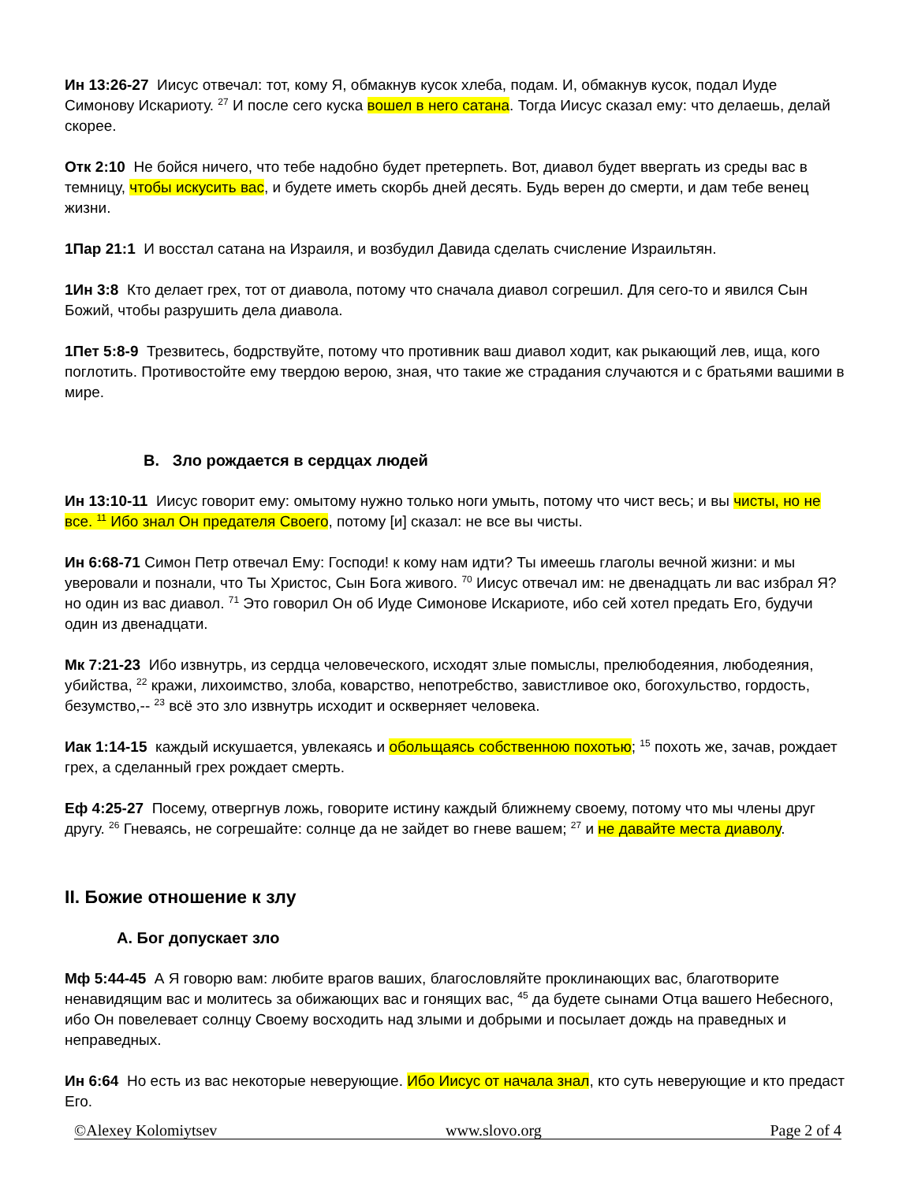Ин 13:26-27 Иисус отвечал: тот, кому Я, обмакнув кусок хлеба, подам. И, обмакнув кусок, подал Иуде Симонову Искариоту. <sup>27</sup> И после сего куска вошел в него сатана. Тогда Иисус сказал ему: что делаешь, делай скорее.
Отк 2:10 Не бойся ничего, что тебе надобно будет претерпеть. Вот, диавол будет ввергать из среды вас в темницу, чтобы искусить вас, и будете иметь скорбь дней десять. Будь верен до смерти, и дам тебе венец жизни.
1Пар 21:1 И восстал сатана на Израиля, и возбудил Давида сделать счисление Израильтян.
1Ин 3:8 Кто делает грех, тот от диавола, потому что сначала диавол согрешил. Для сего-то и явился Сын Божий, чтобы разрушить дела диавола.
1Пет 5:8-9 Трезвитесь, бодрствуйте, потому что противник ваш диавол ходит, как рыкающий лев, ища, кого поглотить. Противостойте ему твердою верою, зная, что такие же страдания случаются и с братьями вашими в мире.
B. Зло рождается в сердцах людей
Ин 13:10-11 Иисус говорит ему: омытому нужно только ноги умыть, потому что чист весь; и вы чисты, но не все. <sup>11</sup> Ибо знал Он предателя Своего, потому [и] сказал: не все вы чисты.
Ин 6:68-71 Симон Петр отвечал Ему: Господи! к кому нам идти? Ты имеешь глаголы вечной жизни: и мы уверовали и познали, что Ты Христос, Сын Бога живого. <sup>70</sup> Иисус отвечал им: не двенадцать ли вас избрал Я? но один из вас диавол. <sup>71</sup> Это говорил Он об Иуде Симонове Искариоте, ибо сей хотел предать Его, будучи один из двенадцати.
Мк 7:21-23 Ибо извнутрь, из сердца человеческого, исходят злые помыслы, прелюбодеяния, любодеяния, убийства, <sup>22</sup> кражи, лихоимство, злоба, коварство, непотребство, завистливое око, богохульство, гордость, безумство,-- <sup>23</sup> всё это зло извнутрь исходит и оскверняет человека.
Иак 1:14-15 каждый искушается, увлекаясь и обольщаясь собственною похотью; <sup>15</sup> похоть же, зачав, рождает грех, а сделанный грех рождает смерть.
Еф 4:25-27 Посему, отвергнув ложь, говорите истину каждый ближнему своему, потому что мы члены друг другу. <sup>26</sup> Гневаясь, не согрешайте: солнце да не зайдет во гневе вашем; <sup>27</sup> и не давайте места диаволу.
II. Божие отношение к злу
A. Бог допускает зло
Мф 5:44-45 А Я говорю вам: любите врагов ваших, благословляйте проклинающих вас, благотворите ненавидящим вас и молитесь за обижающих вас и гонящих вас, <sup>45</sup> да будете сынами Отца вашего Небесного, ибо Он повелевает солнцу Своему восходить над злыми и добрыми и посылает дождь на праведных и неправедных.
Ин 6:64 Но есть из вас некоторые неверующие. Ибо Иисус от начала знал, кто суть неверующие и кто предаст Его.
©Alexey Kolomiytsev www.slovo.org Page 2 of 4